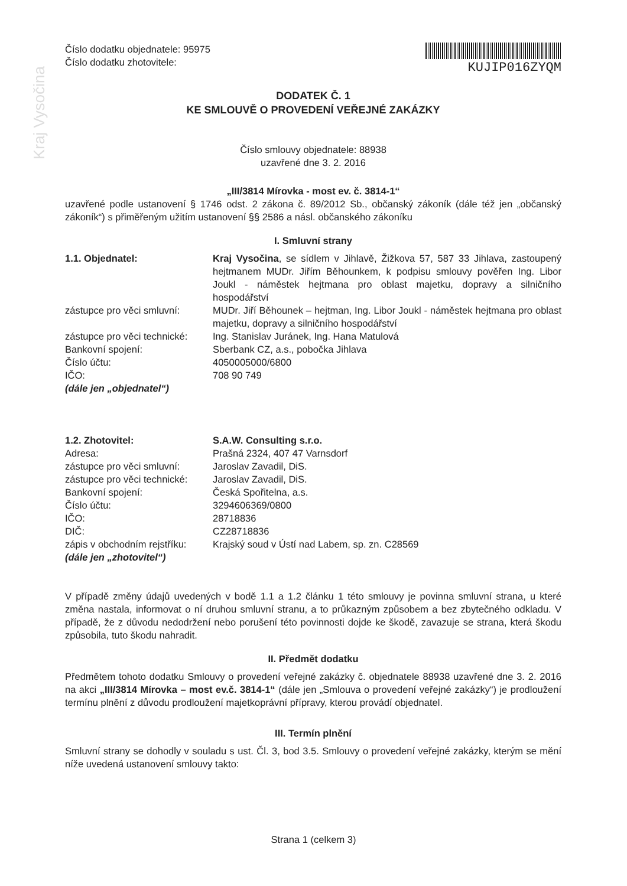Kraj Vysočina
Číslo dodatku objednatele: 95975
Číslo dodatku zhotovitele:
KUJIP016ZYQM
DODATEK Č. 1
KE SMLOUVĚ O PROVEDENÍ VEŘEJNÉ ZAKÁZKY
Číslo smlouvy objednatele: 88938
uzavřené dne 3. 2. 2016
„III/3814 Mírovka - most ev. č. 3814-1“
uzavřené podle ustanovení § 1746 odst. 2 zákona č. 89/2012 Sb., občanský zákoník (dále též jen „občanský zákoník“) s přiměřeným užitím ustanovení §§ 2586 a násl. občanského zákoníku
I. Smluvní strany
1.1. Objednatel: Kraj Vysočina, se sídlem v Jihlavě, Žižkova 57, 587 33 Jihlava, zastoupený hejtmanem MUDr. Jiřím Běhounkem, k podpisu smlouvy pověřen Ing. Libor Joukl - náměstek hejtmana pro oblast majetku, dopravy a silničního hospodářství
zástupce pro věci smluvní:
MUDr. Jiří Běhounek – hejtman, Ing. Libor Joukl - náměstek hejtmana pro oblast majetku, dopravy a silničního hospodářství
zástupce pro věci technické:
Ing. Stanislav Juránek, Ing. Hana Matulová
Bankovní spojení: Sberbank CZ, a.s., pobočka Jihlava
Číslo účtu: 4050005000/6800
IČO: 708 90 749
(dále jen „objednatel“)
1.2. Zhotovitel: S.A.W. Consulting s.r.o.
Adresa: Prašná 2324, 407 47 Varnsdorf
zástupce pro věci smluvní:
Jaroslav Zavadil, DiS.
zástupce pro věci technické:
Jaroslav Zavadil, DiS.
Bankovní spojení: Česká Spořitelna, a.s.
Číslo účtu: 3294606369/0800
IČO: 28718836
DIČ: CZ28718836
zápis v obchodním rejstříku:
Krajský soud v Ústí nad Labem, sp. zn. C28569
(dále jen „zhotovitel“)
V případě změny údajů uvedených v bodě 1.1 a 1.2 článku 1 této smlouvy je povinna smluvní strana, u které změna nastala, informovat o ní druhou smluvní stranu, a to průkazným způsobem a bez zbytečného odkladu. V případě, že z důvodu nedodržení nebo porušení této povinnosti dojde ke škodě, zavazuje se strana, která škodu způsobila, tuto škodu nahradit.
II. Předmět dodatku
Předmětem tohoto dodatku Smlouvy o provedení veřejné zakázky č. objednatele 88938 uzavřené dne 3. 2. 2016 na akci „III/3814 Mírovka – most ev.č. 3814-1“ (dále jen „Smlouva o provedení veřejné zakázky“) je prodloužení termínu plnění z důvodu prodloužení majetkoprávní přípravy, kterou provádí objednatel.
III. Termín plnění
Smluvní strany se dohodly v souladu s ust. Čl. 3, bod 3.5. Smlouvy o provedení veřejné zakázky, kterým se mění níže uvedená ustanovení smlouvy takto:
Strana 1 (celkem 3)